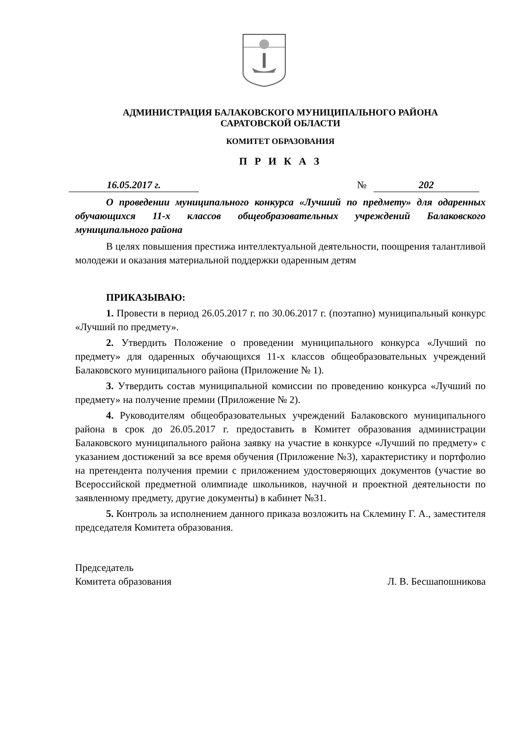АДМИНИСТРАЦИЯ БАЛАКОВСКОГО МУНИЦИПАЛЬНОГО РАЙОНА
САРАТОВСКОЙ ОБЛАСТИ
КОМИТЕТ ОБРАЗОВАНИЯ
П Р И К А З
16.05.2017 г. № 202
О проведении муниципального конкурса «Лучший по предмету» для одаренных обучающихся 11-х классов общеобразовательных учреждений Балаковского муниципального района
В целях повышения престижа интеллектуальной деятельности, поощрения талантливой молодежи и оказания материальной поддержки одаренным детям
ПРИКАЗЫВАЮ:
1. Провести в период 26.05.2017 г. по 30.06.2017 г. (поэтапно) муниципальный конкурс «Лучший по предмету».
2. Утвердить Положение о проведении муниципального конкурса «Лучший по предмету» для одаренных обучающихся 11-х классов общеобразовательных учреждений Балаковского муниципального района (Приложение № 1).
3. Утвердить состав муниципальной комиссии по проведению конкурса «Лучший по предмету» на получение премии (Приложение № 2).
4. Руководителям общеобразовательных учреждений Балаковского муниципального района в срок до 26.05.2017 г. предоставить в Комитет образования администрации Балаковского муниципального района заявку на участие в конкурсе «Лучший по предмету» с указанием достижений за все время обучения (Приложение №3), характеристику и портфолио на претендента получения премии с приложением удостоверяющих документов (участие во Всероссийской предметной олимпиаде школьников, научной и проектной деятельности по заявленному предмету, другие документы) в кабинет №31.
5. Контроль за исполнением данного приказа возложить на Склемину Г. А., заместителя председателя Комитета образования.
Председатель
Комитета образования
Л. В. Бесшапошникова